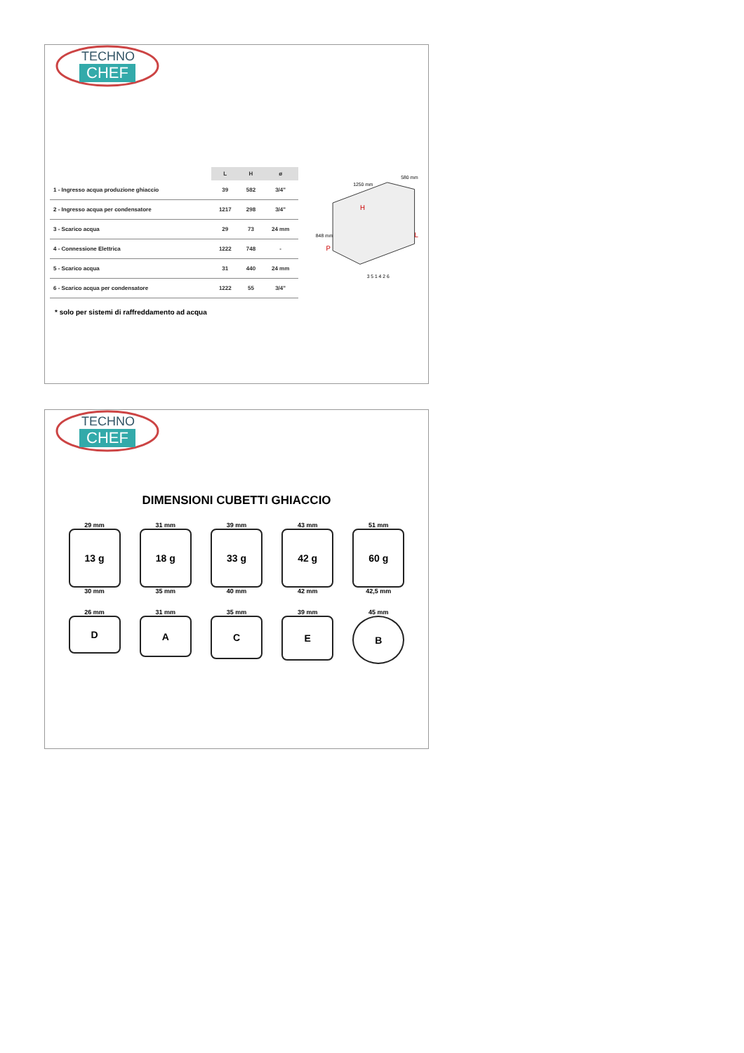TECHNO
CHEF
| | L | H | ø |
| --- | --- | --- | --- |
| 1 - Ingresso acqua produzione ghiaccio | 39 | 582 | 3/4" |
| 2 - Ingresso acqua per condensatore | 1217 | 298 | 3/4" |
| 3 - Scarico acqua | 29 | 73 | 24 mm |
| 4 - Connessione Elettrica | 1222 | 748 | - |
| 5 - Scarico acqua | 31 | 440 | 24 mm |
| 6 - Scarico acqua per condensatore | 1222 | 55 | 3/4" |
* solo per sistemi di raffreddamento ad acqua
1250 mm
580 mm
848 mm
H
L
P
3 5 1 4 2 6
TECHNO
CHEF
DIMENSIONI CUBETTI GHIACCIO
29 mm
13 g
30 mm
31 mm
18 g
35 mm
39 mm
33 g
40 mm
43 mm
42 g
42 mm
51 mm
60 g
42,5 mm
26 mm
D
31 mm
A
35 mm
C
39 mm
E
45 mm
B